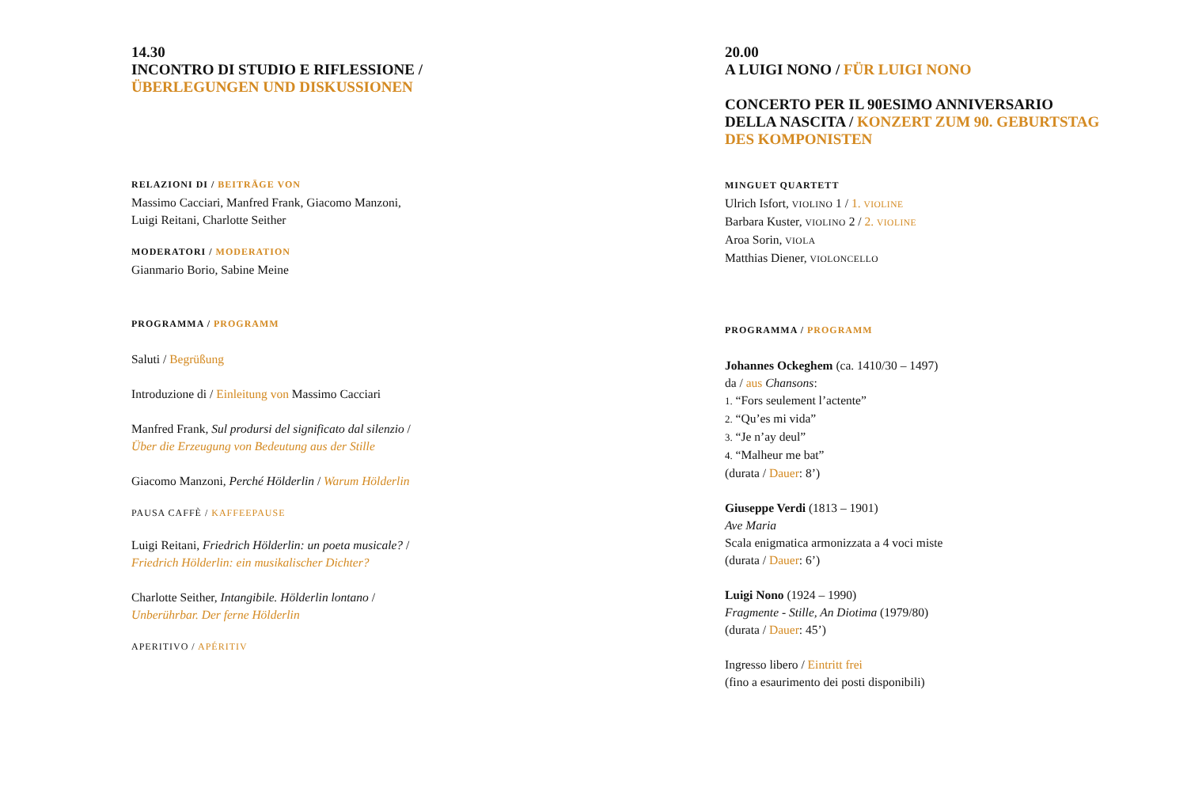14.30
INCONTRO DI STUDIO E RIFLESSIONE /
ÜBERLEGUNGEN UND DISKUSSIONEN
RELAZIONI DI / BEITRÄGE VON
Massimo Cacciari, Manfred Frank, Giacomo Manzoni,
Luigi Reitani, Charlotte Seither
MODERATORI / MODERATION
Gianmario Borio, Sabine Meine
PROGRAMMA / PROGRAMM
Saluti / Begrüßung
Introduzione di / Einleitung von Massimo Cacciari
Manfred Frank, Sul prodursi del significato dal silenzio /
Über die Erzeugung von Bedeutung aus der Stille
Giacomo Manzoni, Perché Hölderlin / Warum Hölderlin
PAUSA CAFFÈ / KAFFEEPAUSE
Luigi Reitani, Friedrich Hölderlin: un poeta musicale? /
Friedrich Hölderlin: ein musikalischer Dichter?
Charlotte Seither, Intangibile. Hölderlin lontano /
Unberührbar. Der ferne Hölderlin
APERITIVO / APÉRITIV
20.00
A LUIGI NONO / FÜR LUIGI NONO
CONCERTO PER IL 90ESIMO ANNIVERSARIO
DELLA NASCITA / KONZERT ZUM 90. GEBURTSTAG
DES KOMPONISTEN
MINGUET QUARTETT
Ulrich Isfort, VIOLINO 1 / 1. VIOLINE
Barbara Kuster, VIOLINO 2 / 2. VIOLINE
Aroa Sorin, VIOLA
Matthias Diener, VIOLONCELLO
PROGRAMMA / PROGRAMM
Johannes Ockeghem (ca. 1410/30 – 1497)
da / aus Chansons:
1. “Fors seulement l’actente”
2. “Qu’es mi vida”
3. “Je n’ay deul”
4. “Malheur me bat”
(durata / Dauer: 8’)
Giuseppe Verdi (1813 – 1901)
Ave Maria
Scala enigmatica armonizzata a 4 voci miste
(durata / Dauer: 6’)
Luigi Nono (1924 – 1990)
Fragmente - Stille, An Diotima (1979/80)
(durata / Dauer: 45’)
Ingresso libero / Eintritt frei
(fino a esaurimento dei posti disponibili)